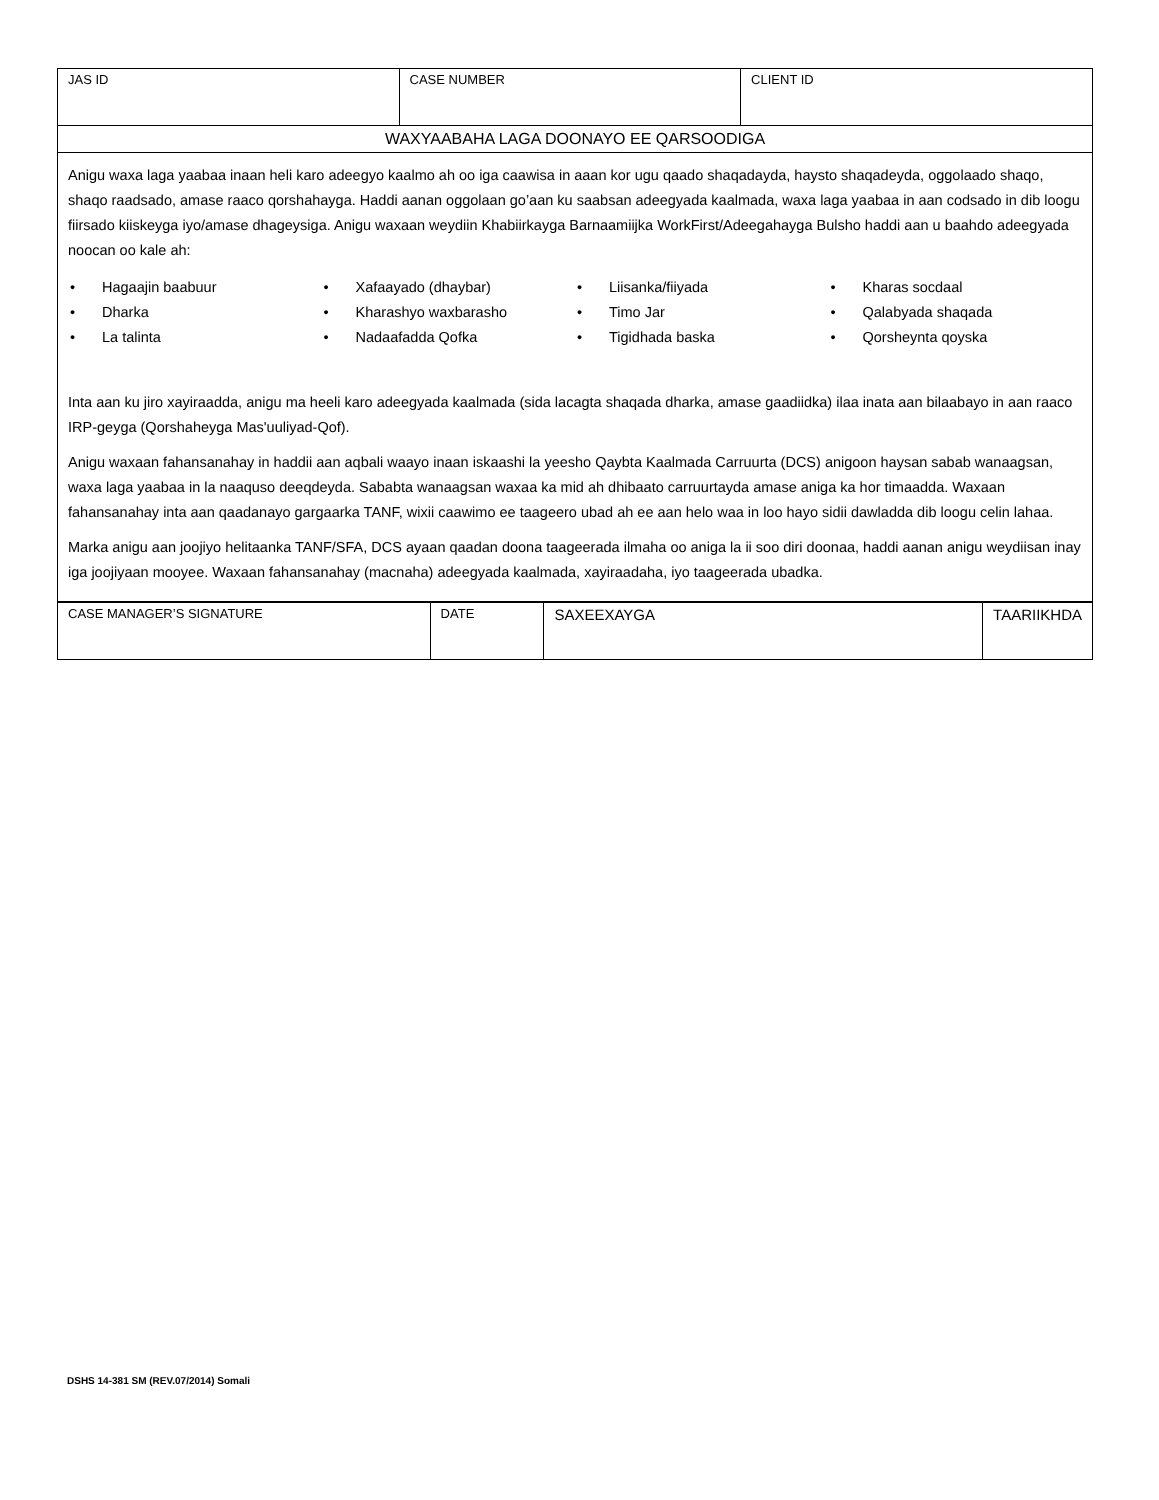| JAS ID | CASE NUMBER | CLIENT ID |
| WAXYAABAHA LAGA DOONAYO EE QARSOODIGA | | |
| Anigu waxa laga yaabaa inaan heli karo adeegyo kaalmo ah oo iga caawisa in aaan kor ugu qaado shaqadayda, haysto shaqadeyda, oggolaado shaqo, shaqo raadsado, amase raaco qorshahayga. Haddi aanan oggolaan go’aan ku saabsan adeegyada kaalmada, waxa laga yaabaa in aan codsado in dib loogu fiirsado kiiskeyga iyo/amase dhageysiga. Anigu waxaan weydiin Khabiirkayga Barnaamiijka WorkFirst/Adeegahayga Bulsho haddi aan u baahdo adeegyada noocan oo kale ah: • Hagaajin baabuur • Xafaayado (dhaybar) • Liisanka/fiiyada • Kharas socdaal • Dharka • Kharashyo waxbarasho • Timo Jar • Qalabyada shaqada • La talinta • Nadaafadda Qofka • Tigidhada baska • Qorsheynta qoyska Inta aan ku jiro xayiraadda, anigu ma heeli karo adeegyada kaalmada (sida lacagta shaqada dharka, amase gaadiidka) ilaa inata aan bilaabayo in aan raaco IRP-geyga (Qorshaheyga Mas'uuliyad-Qof). Anigu waxaan fahansanahay in haddii aan aqbali waayo inaan iskaashi la yeesho Qaybta Kaalmada Carruurta (DCS) anigoon haysan sabab wanaagsan, waxa laga yaabaa in la naaquso deeqdeyda. Sababta wanaagsan waxaa ka mid ah dhibaato carruurtayda amase aniga ka hor timaadda. Waxaan fahansanahay inta aan qaadanayo gargaarka TANF, wixii caawimo ee taageero ubad ah ee aan helo waa in loo hayo sidii dawladda dib loogu celin lahaa. Marka anigu aan joojiyo helitaanka TANF/SFA, DCS ayaan qaadan doona taageerada ilmaha oo aniga la ii soo diri doonaa, haddi aanan anigu weydiisan inay iga joojiyaan mooyee. Waxaan fahansanahay (macnaha) adeegyada kaalmada, xayiraadaha, iyo taageerada ubadka. | | |
| CASE MANAGER’S SIGNATURE | DATE | SAXEEXAYGA | TAARIIKHDA |
DSHS 14-381 SM (REV.07/2014) Somali